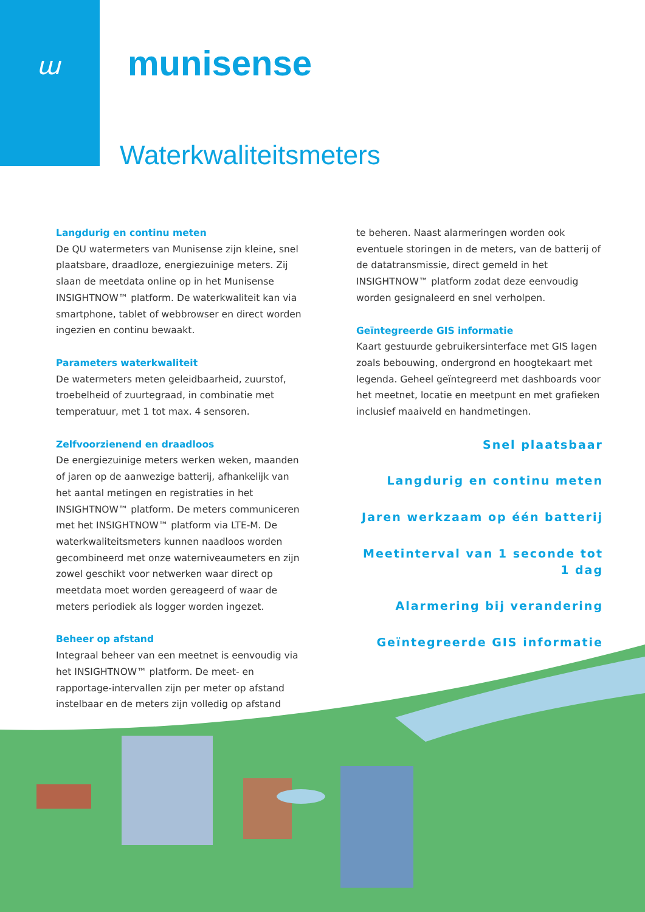ɯ
munisense
Waterkwaliteitsmeters
Langdurig en continu meten
De QU watermeters van Munisense zijn kleine, snel plaatsbare, draadloze, energiezuinige meters. Zij slaan de meetdata online op in het Munisense INSIGHTNOW™ platform. De waterkwaliteit kan via smartphone, tablet of webbrowser en direct worden ingezien en continu bewaakt.
Parameters waterkwaliteit
De watermeters meten geleidbaarheid, zuurstof, troebelheid of zuurtegraad, in combinatie met temperatuur, met 1 tot max. 4 sensoren.
Zelfvoorzienend en draadloos
De energiezuinige meters werken weken, maanden of jaren op de aanwezige batterij, afhankelijk van het aantal metingen en registraties in het INSIGHTNOW™ platform. De meters communiceren met het INSIGHTNOW™ platform via LTE-M. De waterkwaliteitsmeters kunnen naadloos worden gecombineerd met onze waterniveaumeters en zijn zowel geschikt voor netwerken waar direct op meetdata moet worden gereageerd of waar de meters periodiek als logger worden ingezet.
Beheer op afstand
Integraal beheer van een meetnet is eenvoudig via het INSIGHTNOW™ platform. De meet- en rapportage-intervallen zijn per meter op afstand instelbaar en de meters zijn volledig op afstand
te beheren. Naast alarmeringen worden ook eventuele storingen in de meters, van de batterij of de datatransmissie, direct gemeld in het INSIGHTNOW™ platform zodat deze eenvoudig worden gesignaleerd en snel verholpen.
Geïntegreerde GIS informatie
Kaart gestuurde gebruikersinterface met GIS lagen zoals bebouwing, ondergrond en hoogtekaart met legenda. Geheel geïntegreerd met dashboards voor het meetnet, locatie en meetpunt en met grafieken inclusief maaiveld en handmetingen.
Snel plaatsbaar
Langdurig en continu meten
Jaren werkzaam op één batterij
Meetinterval van 1 seconde tot 1 dag
Alarmering bij verandering
Geïntegreerde GIS informatie